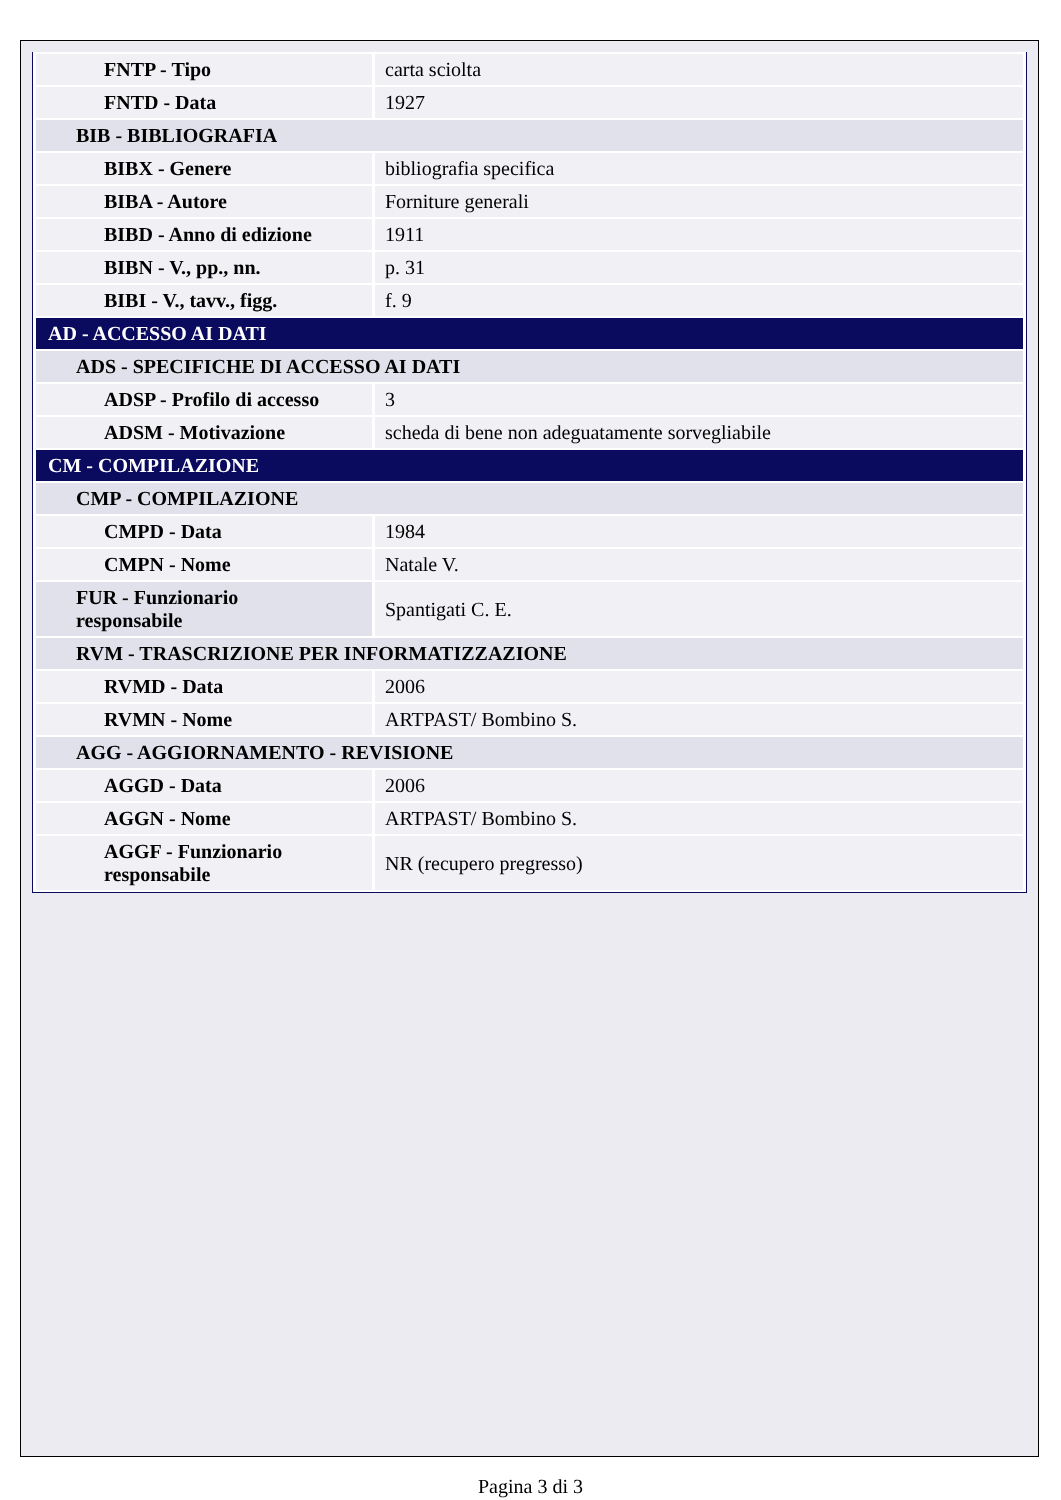| FNTP - Tipo | carta sciolta |
| FNTD - Data | 1927 |
| BIB - BIBLIOGRAFIA | |
| BIBX - Genere | bibliografia specifica |
| BIBA - Autore | Forniture generali |
| BIBD - Anno di edizione | 1911 |
| BIBN - V., pp., nn. | p. 31 |
| BIBI - V., tavv., figg. | f. 9 |
| AD - ACCESSO AI DATI | |
| ADS - SPECIFICHE DI ACCESSO AI DATI | |
| ADSP - Profilo di accesso | 3 |
| ADSM - Motivazione | scheda di bene non adeguatamente sorvegliabile |
| CM - COMPILAZIONE | |
| CMP - COMPILAZIONE | |
| CMPD - Data | 1984 |
| CMPN - Nome | Natale V. |
| FUR - Funzionario responsabile | Spantigati C. E. |
| RVM - TRASCRIZIONE PER INFORMATIZZAZIONE | |
| RVMD - Data | 2006 |
| RVMN - Nome | ARTPAST/ Bombino S. |
| AGG - AGGIORNAMENTO - REVISIONE | |
| AGGD - Data | 2006 |
| AGGN - Nome | ARTPAST/ Bombino S. |
| AGGF - Funzionario responsabile | NR (recupero pregresso) |
Pagina 3 di 3